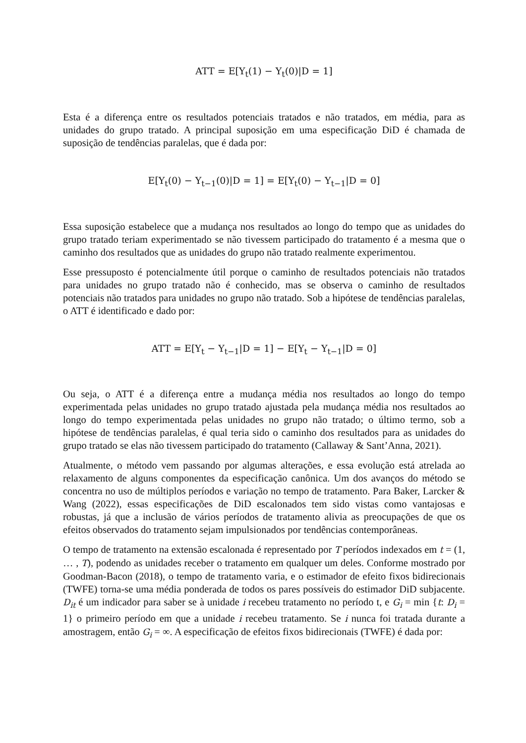ATT = E[Y<sub>t</sub>(1) − Y<sub>t</sub>(0)|D = 1]
Esta é a diferença entre os resultados potenciais tratados e não tratados, em média, para as unidades do grupo tratado. A principal suposição em uma especificação DiD é chamada de suposição de tendências paralelas, que é dada por:
E[Y<sub>t</sub>(0) − Y<sub>t−1</sub>(0)|D = 1] = E[Y<sub>t</sub>(0) − Y<sub>t−1</sub>|D = 0]
Essa suposição estabelece que a mudança nos resultados ao longo do tempo que as unidades do grupo tratado teriam experimentado se não tivessem participado do tratamento é a mesma que o caminho dos resultados que as unidades do grupo não tratado realmente experimentou.
Esse pressuposto é potencialmente útil porque o caminho de resultados potenciais não tratados para unidades no grupo tratado não é conhecido, mas se observa o caminho de resultados potenciais não tratados para unidades no grupo não tratado. Sob a hipótese de tendências paralelas, o ATT é identificado e dado por:
ATT = E[Y<sub>t</sub> − Y<sub>t−1</sub>|D = 1] − E[Y<sub>t</sub> − Y<sub>t−1</sub>|D = 0]
Ou seja, o ATT é a diferença entre a mudança média nos resultados ao longo do tempo experimentada pelas unidades no grupo tratado ajustada pela mudança média nos resultados ao longo do tempo experimentada pelas unidades no grupo não tratado; o último termo, sob a hipótese de tendências paralelas, é qual teria sido o caminho dos resultados para as unidades do grupo tratado se elas não tivessem participado do tratamento (Callaway & Sant’Anna, 2021).
Atualmente, o método vem passando por algumas alterações, e essa evolução está atrelada ao relaxamento de alguns componentes da especificação canônica. Um dos avanços do método se concentra no uso de múltiplos períodos e variação no tempo de tratamento. Para Baker, Larcker & Wang (2022), essas especificações de DiD escalonados tem sido vistas como vantajosas e robustas, já que a inclusão de vários períodos de tratamento alivia as preocupações de que os efeitos observados do tratamento sejam impulsionados por tendências contemporâneas.
O tempo de tratamento na extensão escalonada é representado por T períodos indexados em t = (1, … , T), podendo as unidades receber o tratamento em qualquer um deles. Conforme mostrado por Goodman-Bacon (2018), o tempo de tratamento varia, e o estimador de efeito fixos bidirecionais (TWFE) torna-se uma média ponderada de todos os pares possíveis do estimador DiD subjacente. D<sub>it</sub> é um indicador para saber se à unidade i recebeu tratamento no período t, e G<sub>i</sub> = min {t: D<sub>i</sub> = 1} o primeiro período em que a unidade i recebeu tratamento. Se i nunca foi tratada durante a amostragem, então G<sub>i</sub> = ∞. A especificação de efeitos fixos bidirecionais (TWFE) é dada por: